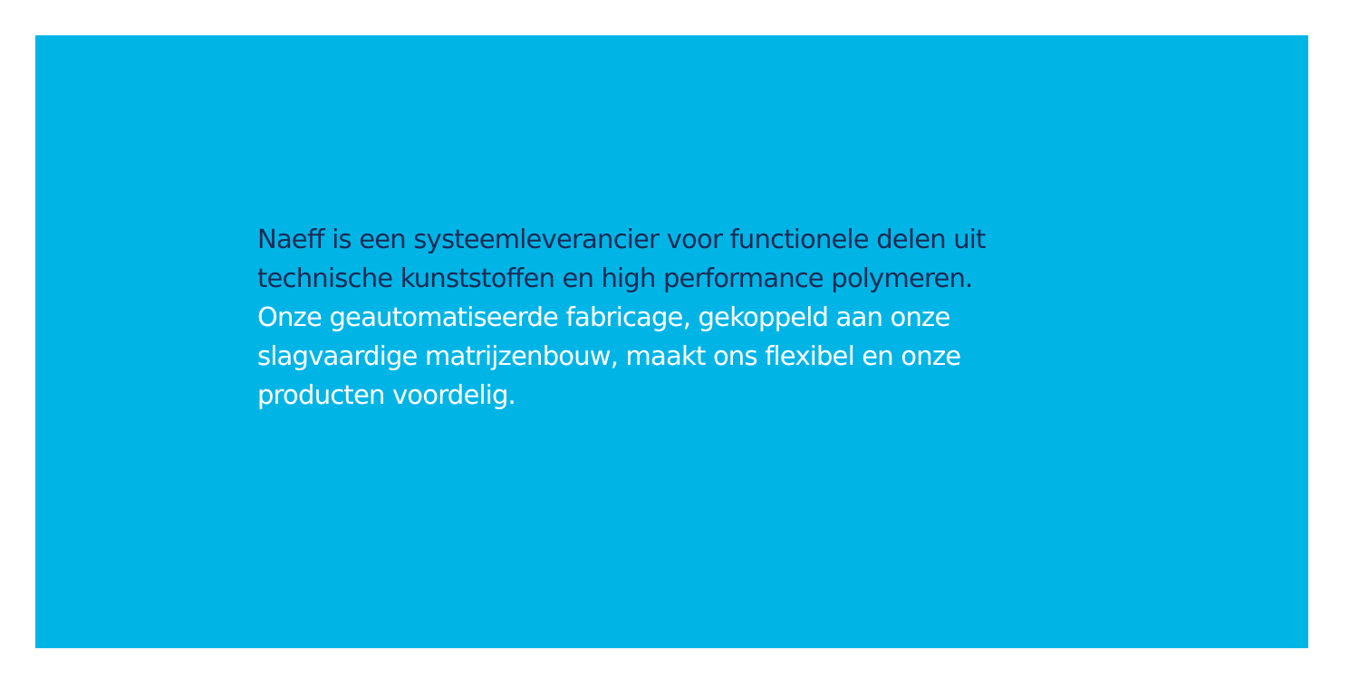Naeff is een systeemleverancier voor functionele delen uit
technische kunststoffen en high performance polymeren.
Onze geautomatiseerde fabricage, gekoppeld aan onze
slagvaardige matrijzenbouw, maakt ons flexibel en onze
producten voordelig.